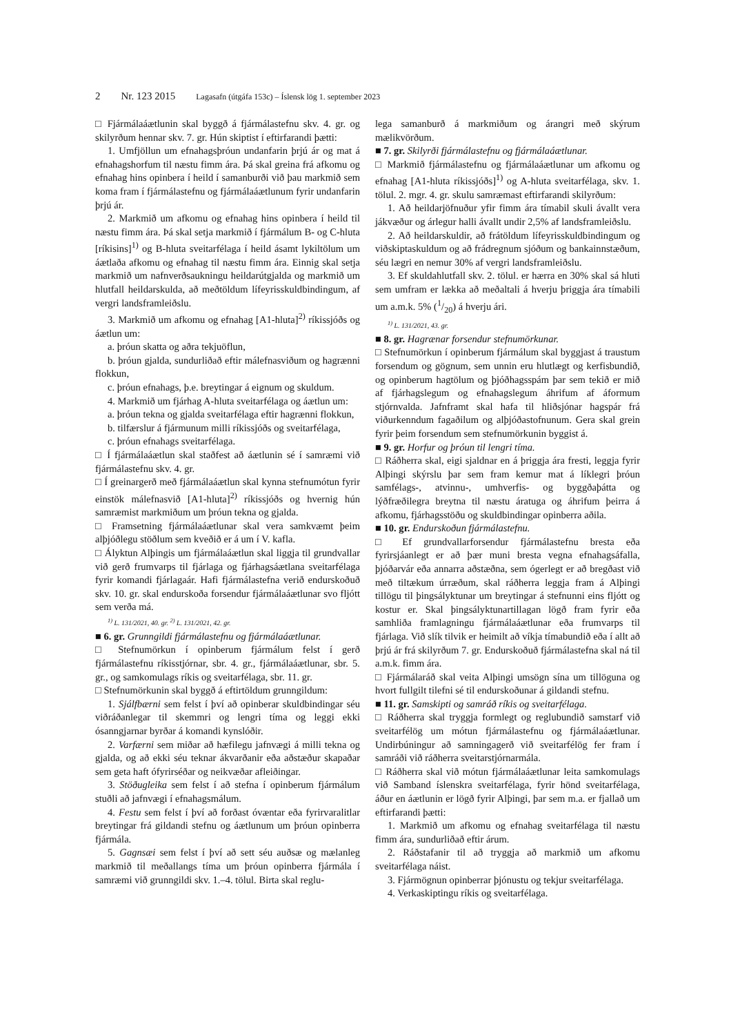2 Nr. 123 2015 Lagasafn (útgáfa 153c) – Íslensk lög 1. september 2023
□ Fjármálaáætlunin skal byggð á fjármálastefnu skv. 4. gr. og skilyrðum hennar skv. 7. gr. Hún skiptist í eftirfarandi þætti:
1. Umfjöllun um efnahagsþróun undanfarin þrjú ár og mat á efnahagshorfum til næstu fimm ára. Þá skal greina frá afkomu og efnahag hins opinbera í heild í samanburði við þau markmið sem koma fram í fjármálastefnu og fjármálaáætlunum fyrir undanfarin þrjú ár.
2. Markmið um afkomu og efnahag hins opinbera í heild til næstu fimm ára. Þá skal setja markmið í fjármálum B- og C-hluta [ríkisins]<sup>1)</sup> og B-hluta sveitarfélaga í heild ásamt lykiltölum um áætlaða afkomu og efnahag til næstu fimm ára. Einnig skal setja markmið um nafnverðsaukningu heildarútgjalda og markmið um hlutfall heildarskulda, að meðtöldum lífeyrisskuldbindingum, af vergri landsframleiðslu.
3. Markmið um afkomu og efnahag [A1-hluta]<sup>2)</sup> ríkissjóðs og áætlun um:
a. þróun skatta og aðra tekjuöflun,
b. þróun gjalda, sundurliðað eftir málefnasviðum og hagrænni flokkun,
c. þróun efnahags, þ.e. breytingar á eignum og skuldum.
4. Markmið um fjárhag A-hluta sveitarfélaga og áætlun um:
a. þróun tekna og gjalda sveitarfélaga eftir hagrænni flokkun,
b. tilfærslur á fjármunum milli ríkissjóðs og sveitarfélaga,
c. þróun efnahags sveitarfélaga.
□ Í fjármálaáætlun skal staðfest að áætlunin sé í samræmi við fjármálastefnu skv. 4. gr.
□ Í greinargerð með fjármálaáætlun skal kynna stefnumótun fyrir einstök málefnasvið [A1-hluta]<sup>2)</sup> ríkissjóðs og hvernig hún samræmist markmiðum um þróun tekna og gjalda.
□ Framsetning fjármálaáætlunar skal vera samkvæmt þeim alþjóðlegu stöðlum sem kveðið er á um í V. kafla.
□ Ályktun Alþingis um fjármálaáætlun skal liggja til grundvallar við gerð frumvarps til fjárlaga og fjárhagsáætlana sveitarfélaga fyrir komandi fjárlagaár. Hafi fjármálastefna verið endurskoðuð skv. 10. gr. skal endurskoða forsendur fjármálaáætlunar svo fljótt sem verða má.
<sup>1)</sup> L. 131/2021, 40. gr. <sup>2)</sup> L. 131/2021, 42. gr.
■ 6. gr. Grunngildi fjármálastefnu og fjármálaáætlunar.
□ Stefnumörkun í opinberum fjármálum felst í gerð fjármálastefnu ríkisstjórnar, sbr. 4. gr., fjármálaáætlunar, sbr. 5. gr., og samkomulags ríkis og sveitarfélaga, sbr. 11. gr.
□ Stefnumörkunin skal byggð á eftirtöldum grunngildum:
1. Sjálfbærni sem felst í því að opinberar skuldbindingar séu viðráðanlegar til skemmri og lengri tíma og leggi ekki ósanngjarnar byrðar á komandi kynslóðir.
2. Varfærni sem miðar að hæfilegu jafnvægi á milli tekna og gjalda, og að ekki séu teknar ákvarðanir eða aðstæður skapaðar sem geta haft ófyrirséðar og neikvæðar afleiðingar.
3. Stöðugleika sem felst í að stefna í opinberum fjármálum stuðli að jafnvægi í efnahagsmálum.
4. Festu sem felst í því að forðast óvæntar eða fyrirvaralitlar breytingar frá gildandi stefnu og áætlunum um þróun opinberra fjármála.
5. Gagnsæi sem felst í því að sett séu auðsæ og mælanleg markmið til meðallangs tíma um þróun opinberra fjármála í samræmi við grunngildi skv. 1.–4. tölul. Birta skal reglu-
lega samanburð á markmiðum og árangri með skýrum mælikvörðum.
■ 7. gr. Skilyrði fjármálastefnu og fjármálaáætlunar.
□ Markmið fjármálastefnu og fjármálaáætlunar um afkomu og efnahag [A1-hluta ríkissjóðs]<sup>1)</sup> og A-hluta sveitarfélaga, skv. 1. tölul. 2. mgr. 4. gr. skulu samræmast eftirfarandi skilyrðum:
1. Að heildarjöfnuður yfir fimm ára tímabil skuli ávallt vera jákvæður og árlegur halli ávallt undir 2,5% af landsframleiðslu.
2. Að heildarskuldir, að frátöldum lífeyrisskuldbindingum og viðskiptaskuldum og að frádregnum sjóðum og bankainnstæðum, séu lægri en nemur 30% af vergri landsframleiðslu.
3. Ef skuldahlutfall skv. 2. tölul. er hærra en 30% skal sá hluti sem umfram er lækka að meðaltali á hverju þriggja ára tímabili um a.m.k. 5% (1/20) á hverju ári.
<sup>1)</sup> L. 131/2021, 43. gr.
■ 8. gr. Hagrænar forsendur stefnumörkunar.
□ Stefnumörkun í opinberum fjármálum skal byggjast á traustum forsendum og gögnum, sem unnin eru hlutlægt og kerfisbundið, og opinberum hagtölum og þjóðhagsspám þar sem tekið er mið af fjárhagslegum og efnahagslegum áhrifum af áformum stjórnvalda. Jafnframt skal hafa til hliðsjónar hagspár frá viðurkenndum fagaðilum og alþjóðastofnunum. Gera skal grein fyrir þeim forsendum sem stefnumörkunin byggist á.
■ 9. gr. Horfur og þróun til lengri tíma.
□ Ráðherra skal, eigi sjaldnar en á þriggja ára fresti, leggja fyrir Alþingi skýrslu þar sem fram kemur mat á líklegri þróun samfélags-, atvinnu-, umhverfis- og byggðaþátta og lýðfræðilegra breytna til næstu áratuga og áhrifum þeirra á afkomu, fjárhagsstöðu og skuldbindingar opinberra aðila.
■ 10. gr. Endurskoðun fjármálastefnu.
□ Ef grundvallarforsendur fjármálastefnu bresta eða fyrirsjáanlegt er að þær muni bresta vegna efnahagsáfalla, þjóðarvár eða annarra aðstæðna, sem ógerlegt er að bregðast við með tiltækum úrræðum, skal ráðherra leggja fram á Alþingi tillögu til þingsályktunar um breytingar á stefnunni eins fljótt og kostur er. Skal þingsályktunartillagan lögð fram fyrir eða samhliða framlagningu fjármálaáætlunar eða frumvarps til fjárlaga. Við slík tilvik er heimilt að víkja tímabundið eða í allt að þrjú ár frá skilyrðum 7. gr. Endurskoðuð fjármálastefna skal ná til a.m.k. fimm ára.
□ Fjármálaráð skal veita Alþingi umsögn sína um tillöguna og hvort fullgilt tilefni sé til endurskoðunar á gildandi stefnu.
■ 11. gr. Samskipti og samráð ríkis og sveitarfélaga.
□ Ráðherra skal tryggja formlegt og reglubundið samstarf við sveitarfélög um mótun fjármálastefnu og fjármálaáætlunar. Undirbúningur að samningagerð við sveitarfélög fer fram í samráði við ráðherra sveitarstjórnarmála.
□ Ráðherra skal við mótun fjármálaáætlunar leita samkomulags við Samband íslenskra sveitarfélaga, fyrir hönd sveitarfélaga, áður en áætlunin er lögð fyrir Alþingi, þar sem m.a. er fjallað um eftirfarandi þætti:
1. Markmið um afkomu og efnahag sveitarfélaga til næstu fimm ára, sundurliðað eftir árum.
2. Ráðstafanir til að tryggja að markmið um afkomu sveitarfélaga náist.
3. Fjármögnun opinberrar þjónustu og tekjur sveitarfélaga.
4. Verkaskiptingu ríkis og sveitarfélaga.